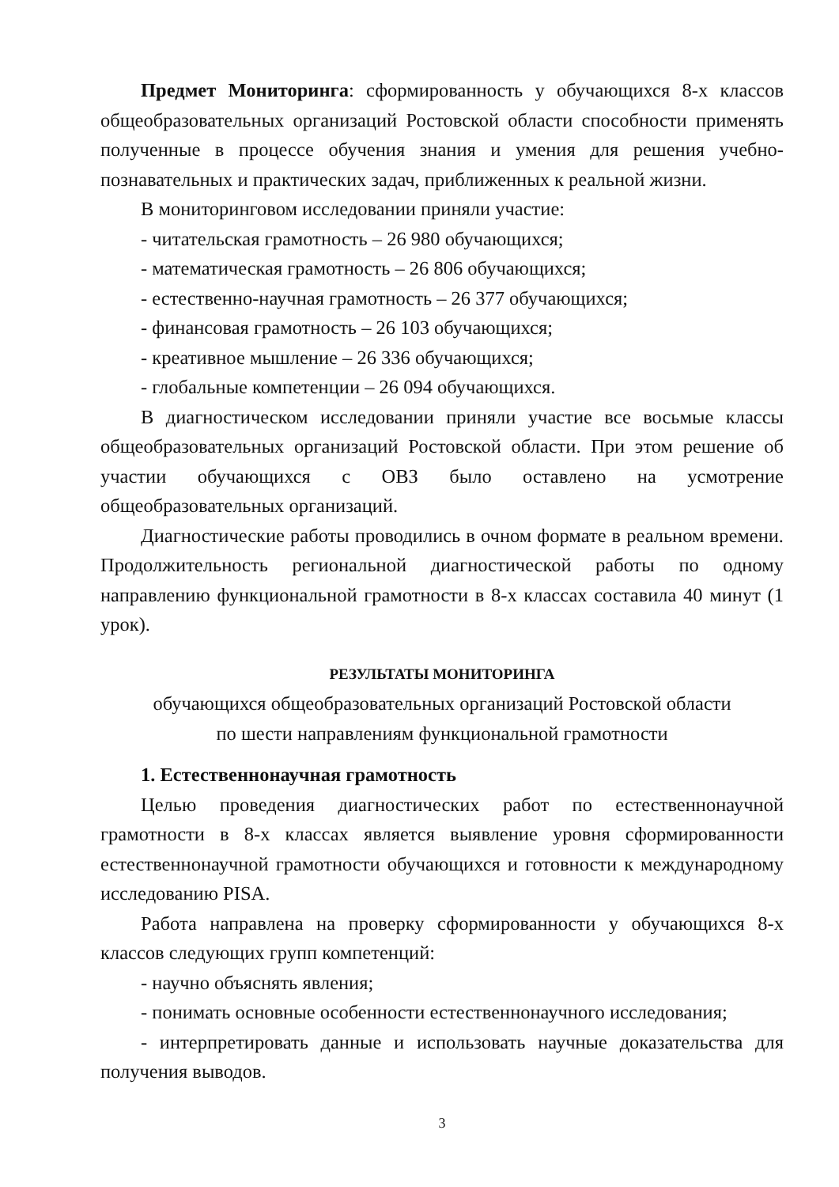Предмет Мониторинга: сформированность у обучающихся 8-х классов общеобразовательных организаций Ростовской области способности применять полученные в процессе обучения знания и умения для решения учебно-познавательных и практических задач, приближенных к реальной жизни.
В мониторинговом исследовании приняли участие:
- читательская грамотность – 26 980 обучающихся;
- математическая грамотность – 26 806 обучающихся;
- естественно-научная грамотность – 26 377 обучающихся;
- финансовая грамотность – 26 103 обучающихся;
- креативное мышление – 26 336 обучающихся;
- глобальные компетенции – 26 094 обучающихся.
В диагностическом исследовании приняли участие все восьмые классы общеобразовательных организаций Ростовской области. При этом решение об участии обучающихся с ОВЗ было оставлено на усмотрение общеобразовательных организаций.
Диагностические работы проводились в очном формате в реальном времени. Продолжительность региональной диагностической работы по одному направлению функциональной грамотности в 8-х классах составила 40 минут (1 урок).
РЕЗУЛЬТАТЫ МОНИТОРИНГА
обучающихся общеобразовательных организаций Ростовской области
по шести направлениям функциональной грамотности
1. Естественнонаучная грамотность
Целью проведения диагностических работ по естественнонаучной грамотности в 8-х классах является выявление уровня сформированности естественнонаучной грамотности обучающихся и готовности к международному исследованию PISA.
Работа направлена на проверку сформированности у обучающихся 8-х классов следующих групп компетенций:
- научно объяснять явления;
- понимать основные особенности естественнонаучного исследования;
- интерпретировать данные и использовать научные доказательства для получения выводов.
3